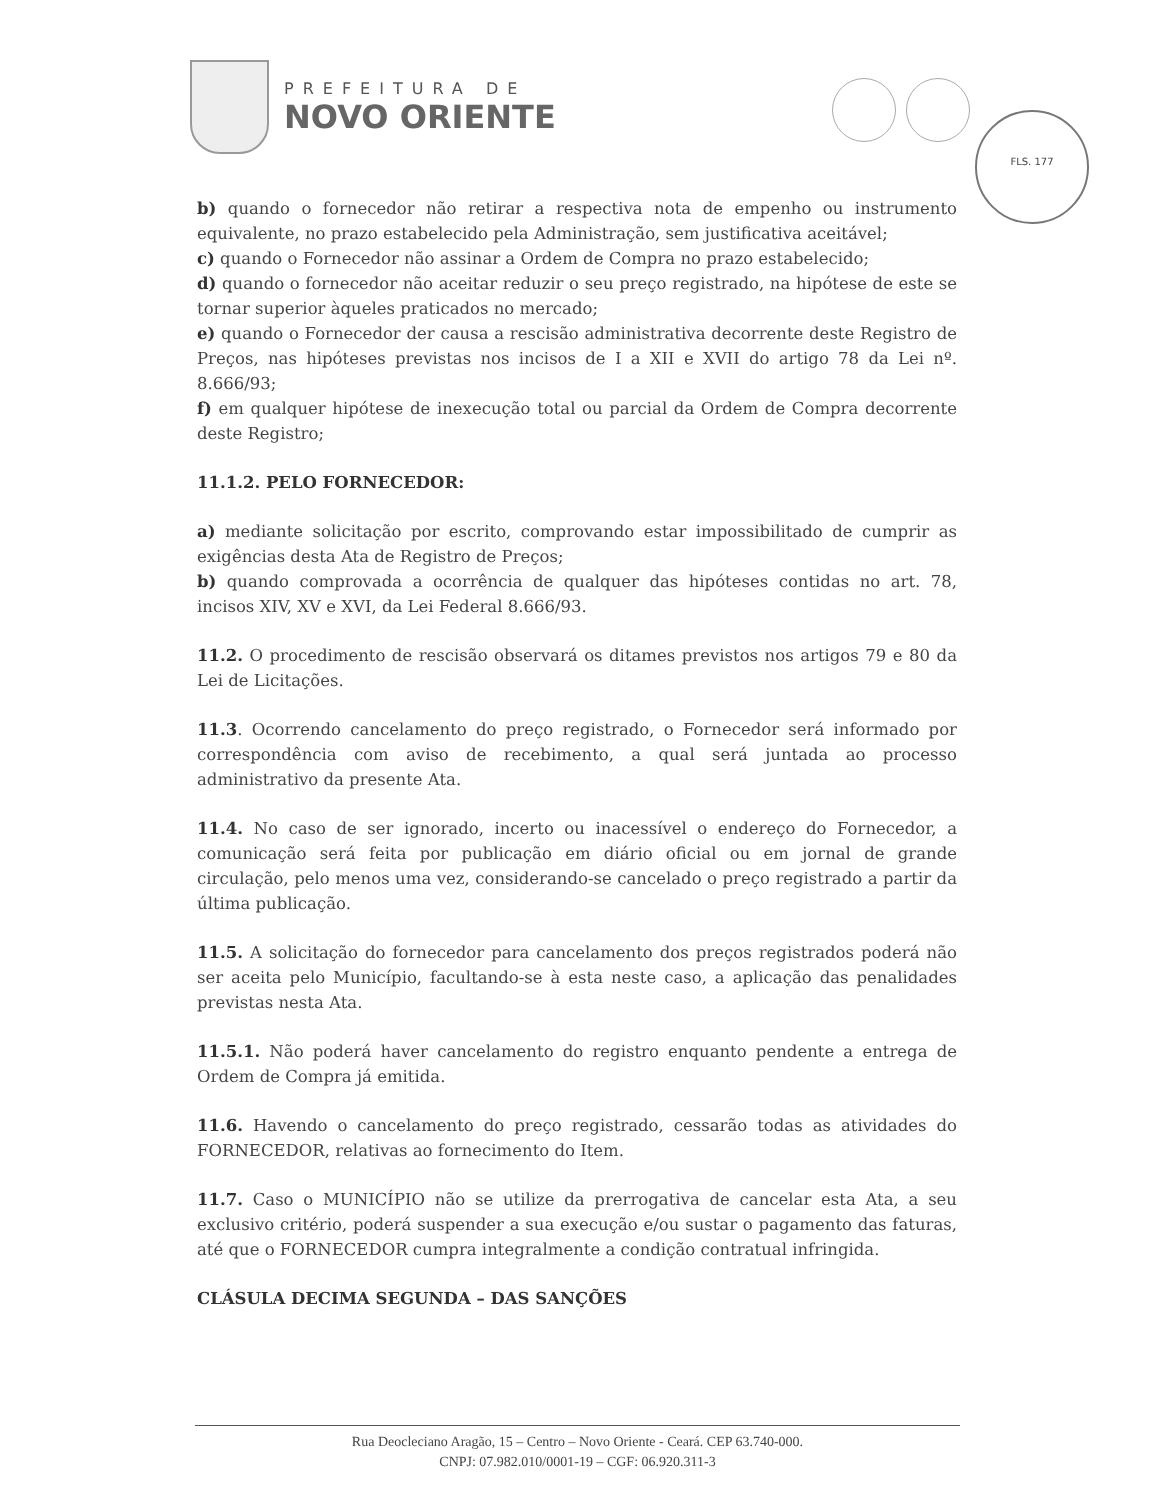PREFEITURA DE
NOVO ORIENTE
FLS. 177
b) quando o fornecedor não retirar a respectiva nota de empenho ou instrumento equivalente, no prazo estabelecido pela Administração, sem justificativa aceitável;
c) quando o Fornecedor não assinar a Ordem de Compra no prazo estabelecido;
d) quando o fornecedor não aceitar reduzir o seu preço registrado, na hipótese de este se tornar superior àqueles praticados no mercado;
e) quando o Fornecedor der causa a rescisão administrativa decorrente deste Registro de Preços, nas hipóteses previstas nos incisos de I a XII e XVII do artigo 78 da Lei nº. 8.666/93;
f) em qualquer hipótese de inexecução total ou parcial da Ordem de Compra decorrente deste Registro;
11.1.2. PELO FORNECEDOR:
a) mediante solicitação por escrito, comprovando estar impossibilitado de cumprir as exigências desta Ata de Registro de Preços;
b) quando comprovada a ocorrência de qualquer das hipóteses contidas no art. 78, incisos XIV, XV e XVI, da Lei Federal 8.666/93.
11.2. O procedimento de rescisão observará os ditames previstos nos artigos 79 e 80 da Lei de Licitações.
11.3. Ocorrendo cancelamento do preço registrado, o Fornecedor será informado por correspondência com aviso de recebimento, a qual será juntada ao processo administrativo da presente Ata.
11.4. No caso de ser ignorado, incerto ou inacessível o endereço do Fornecedor, a comunicação será feita por publicação em diário oficial ou em jornal de grande circulação, pelo menos uma vez, considerando-se cancelado o preço registrado a partir da última publicação.
11.5. A solicitação do fornecedor para cancelamento dos preços registrados poderá não ser aceita pelo Município, facultando-se à esta neste caso, a aplicação das penalidades previstas nesta Ata.
11.5.1. Não poderá haver cancelamento do registro enquanto pendente a entrega de Ordem de Compra já emitida.
11.6. Havendo o cancelamento do preço registrado, cessarão todas as atividades do FORNECEDOR, relativas ao fornecimento do Item.
11.7. Caso o MUNICÍPIO não se utilize da prerrogativa de cancelar esta Ata, a seu exclusivo critério, poderá suspender a sua execução e/ou sustar o pagamento das faturas, até que o FORNECEDOR cumpra integralmente a condição contratual infringida.
CLÁSULA DECIMA SEGUNDA – DAS SANÇÕES
Rua Deocleciano Aragão, 15 – Centro – Novo Oriente - Ceará. CEP 63.740-000.
CNPJ: 07.982.010/0001-19 – CGF: 06.920.311-3